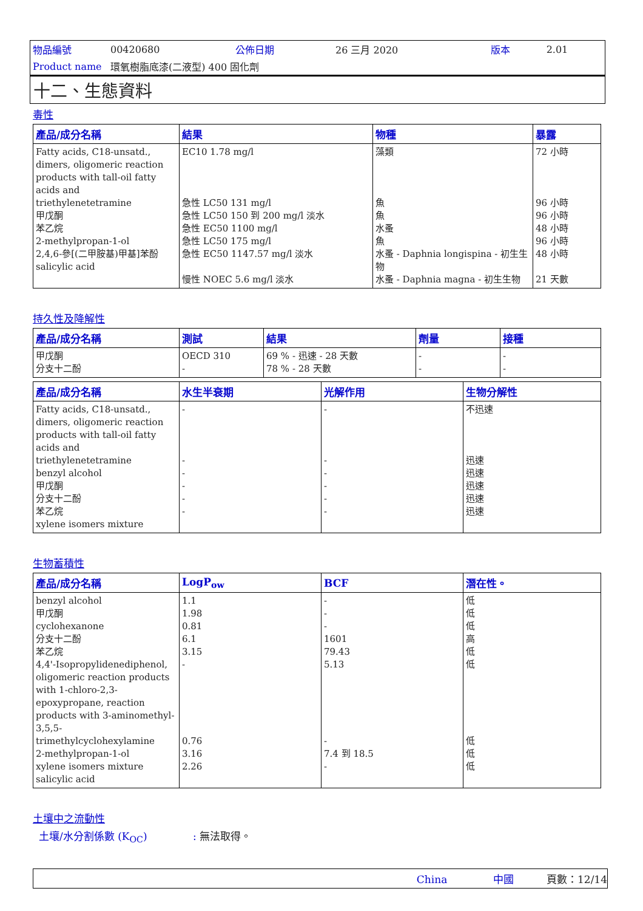| 物品編號 | 00420680 | 公佈日期 | 26 三月 2020 | 版本 | 2.01 |
| Product name | 環氧樹脂底漆(二液型) 400 固化劑 | | | | |
十二、生態資料
毒性
| 產品/成分名稱 | 結果 | 物種 | 暴露 |
| --- | --- | --- | --- |
| Fatty acids, C18-unsatd., dimers, oligomeric reaction products with tall-oil fatty acids and triethylenetetramine 甲戊酮 苯乙烷 2-methylpropan-1-ol 2,4,6-參[(二甲胺基)甲基]苯酚 salicylic acid | EC10 1.78 mg/l 急性 LC50 131 mg/l 急性 LC50 150 到 200 mg/l 淡水 急性 EC50 1100 mg/l 急性 LC50 175 mg/l 急性 EC50 1147.57 mg/l 淡水 慢性 NOEC 5.6 mg/l 淡水 | 藻類 魚 魚 水蚤 魚 水蚤 - Daphnia longispina - 初生生物 水蚤 - Daphnia magna - 初生生物 | 72 小時 96 小時 96 小時 48 小時 96 小時 48 小時 21 天數 |
持久性及降解性
| 產品/成分名稱 | 測試 | 結果 | 劑量 | 接種 |
| --- | --- | --- | --- | --- |
| 甲戊酮 分支十二酚 | OECD 310 - | 69 % - 迅速 - 28 天數 78 % - 28 天數 | - - | - - |
| 產品/成分名稱 | 水生半衰期 | 光解作用 | 生物分解性 |
| --- | --- | --- | --- |
| Fatty acids, C18-unsatd., dimers, oligomeric reaction products with tall-oil fatty acids and triethylenetetramine benzyl alcohol 甲戊酮 分支十二酚 苯乙烷 xylene isomers mixture | - - - - - - | - - - - - - | 不迅速 迅速 迅速 迅速 迅速 迅速 |
生物蓄積性
| 產品/成分名稱 | LogP<sub>ow</sub> | BCF | 潛在性。 |
| --- | --- | --- | --- |
| benzyl alcohol 甲戊酮 cyclohexanone 分支十二酚 苯乙烷 4,4'-Isopropylidenediphenol, oligomeric reaction products with 1-chloro-2,3-epoxypropane, reaction products with 3-aminomethyl-3,5,5-trimethylcyclohexylamine 2-methylpropan-1-ol xylene isomers mixture salicylic acid | 1.1 1.98 0.81 6.1 3.15 - 0.76 3.16 2.26 | - - - 1601 79.43 5.13 - 7.4 到 18.5 - | 低 低 低 高 低 低 低 低 低 |
土壤中之流動性
土壤/水分割係數 (K<sub>OC</sub>) : 無法取得。
China 中國 頁數：12/14